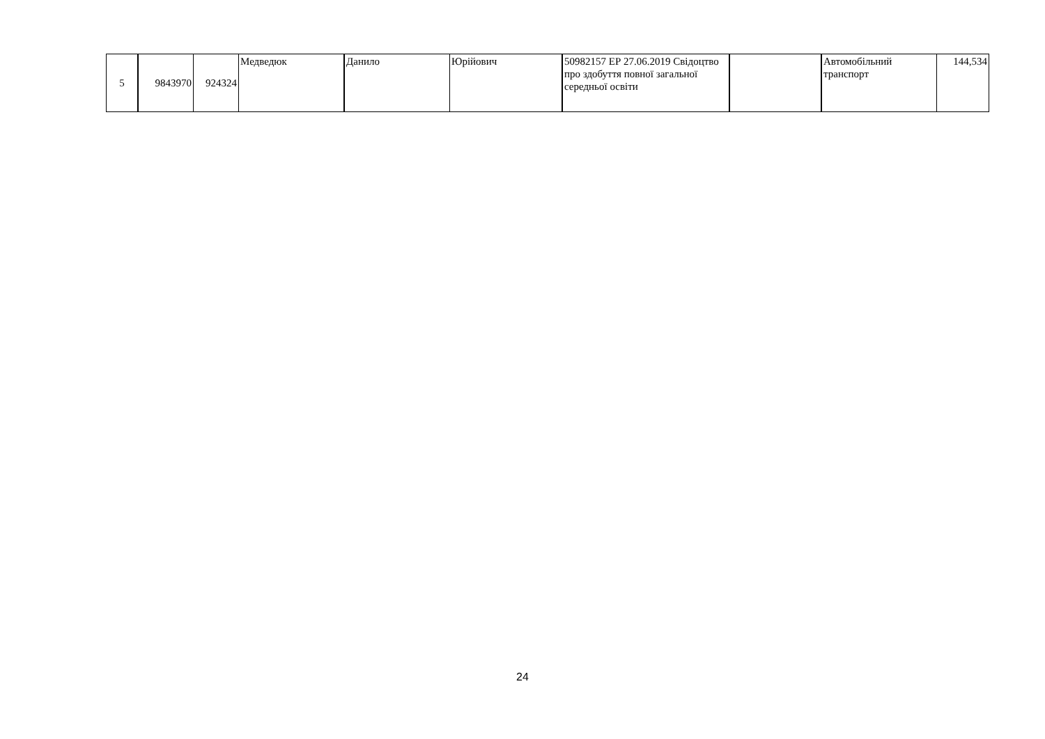| 5 | 9843970 | 924324 | Медведюк | Данило | Юрійович | 50982157 ЕР 27.06.2019 Свідоцтво про здобуття повної загальної середньої освіти | | Автомобільний транспорт | 144,534 |
24